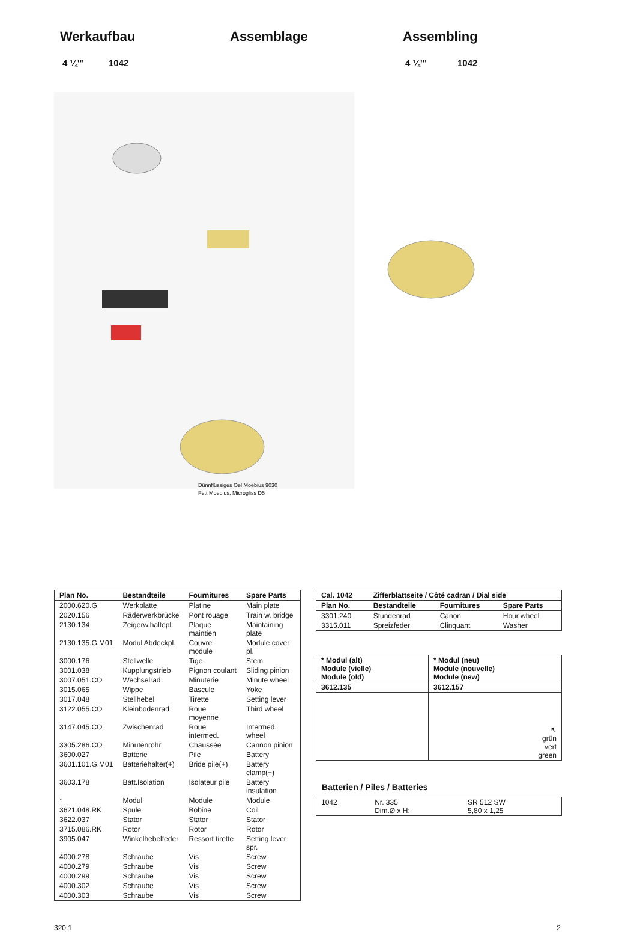Werkaufbau Assemblage Assembling
4 ¼''' 1042 4 ¼''' 1042
Dünnflüssiges Oel Moebius 9030
Fett Moebius, Microgliss D5
| Plan No. | Bestandteile | Fournitures | Spare Parts |
| --- | --- | --- | --- |
| 2000.620.G | Werkplatte | Platine | Main plate |
| 2020.156 | Räderwerkbrücke | Pont rouage | Train w. bridge |
| 2130.134 | Zeigerw.haltepl. | Plaque maintien | Maintaining plate |
| 2130.135.G.M01 | Modul Abdeckpl. | Couvre module | Module cover pl. |
| 3000.176 | Stellwelle | Tige | Stem |
| 3001.038 | Kupplungstrieb | Pignon coulant | Sliding pinion |
| 3007.051.CO | Wechselrad | Minuterie | Minute wheel |
| 3015.065 | Wippe | Bascule | Yoke |
| 3017.048 | Stellhebel | Tirette | Setting lever |
| 3122.055.CO | Kleinbodenrad | Roue moyenne | Third wheel |
| 3147.045.CO | Zwischenrad | Roue intermed. | Intermed. wheel |
| 3305.286.CO | Minutenrohr | Chaussée | Cannon pinion |
| 3600.027 | Batterie | Pile | Battery |
| 3601.101.G.M01 | Batteriehalter(+) | Bride pile(+) | Battery clamp(+) |
| 3603.178 | Batt.Isolation | Isolateur pile | Battery insulation |
| * | Modul | Module | Module |
| 3621.048.RK | Spule | Bobine | Coil |
| 3622.037 | Stator | Stator | Stator |
| 3715.086.RK | Rotor | Rotor | Rotor |
| 3905.047 | Winkelhebelfeder | Ressort tirette | Setting lever spr. |
| 4000.278 | Schraube | Vis | Screw |
| 4000.279 | Schraube | Vis | Screw |
| 4000.299 | Schraube | Vis | Screw |
| 4000.302 | Schraube | Vis | Screw |
| 4000.303 | Schraube | Vis | Screw |
| Cal. 1042 | Zifferblattseite / Côté cadran / Dial side | | |
| --- | --- | --- | --- |
| Plan No. | Bestandteile | Fournitures | Spare Parts |
| 3301.240 | Stundenrad | Canon | Hour wheel |
| 3315.011 | Spreizfeder | Clinquant | Washer |
| * Modul (alt) Module (vielle) Module (old) | * Modul (neu) Module (nouvelle) Module (new) |
| --- | --- |
| 3612.135 | 3612.157 |
| | ↖ grün vert green |
Batterien / Piles / Batteries
| 1042 | Nr. 335 Dim.Ø x H: | SR 512 SW 5,80 x 1,25 |
320.1 2